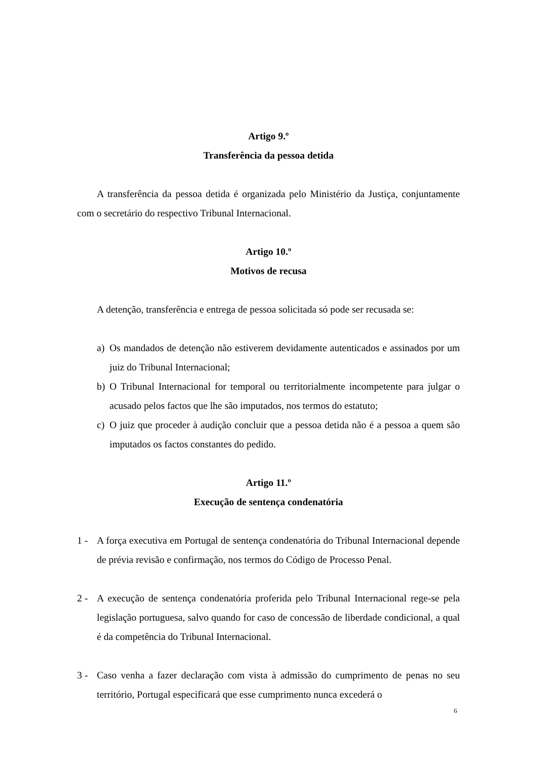Artigo 9.º
Transferência da pessoa detida
A transferência da pessoa detida é organizada pelo Ministério da Justiça, conjuntamente com o secretário do respectivo Tribunal Internacional.
Artigo 10.º
Motivos de recusa
A detenção, transferência e entrega de pessoa solicitada só pode ser recusada se:
a) Os mandados de detenção não estiverem devidamente autenticados e assinados por um juiz do Tribunal Internacional;
b) O Tribunal Internacional for temporal ou territorialmente incompetente para julgar o acusado pelos factos que lhe são imputados, nos termos do estatuto;
c) O juiz que proceder à audição concluir que a pessoa detida não é a pessoa a quem são imputados os factos constantes do pedido.
Artigo 11.º
Execução de sentença condenatória
1 - A força executiva em Portugal de sentença condenatória do Tribunal Internacional depende de prévia revisão e confirmação, nos termos do Código de Processo Penal.
2 - A execução de sentença condenatória proferida pelo Tribunal Internacional rege-se pela legislação portuguesa, salvo quando for caso de concessão de liberdade condicional, a qual é da competência do Tribunal Internacional.
3 - Caso venha a fazer declaração com vista à admissão do cumprimento de penas no seu território, Portugal especificará que esse cumprimento nunca excederá o
6